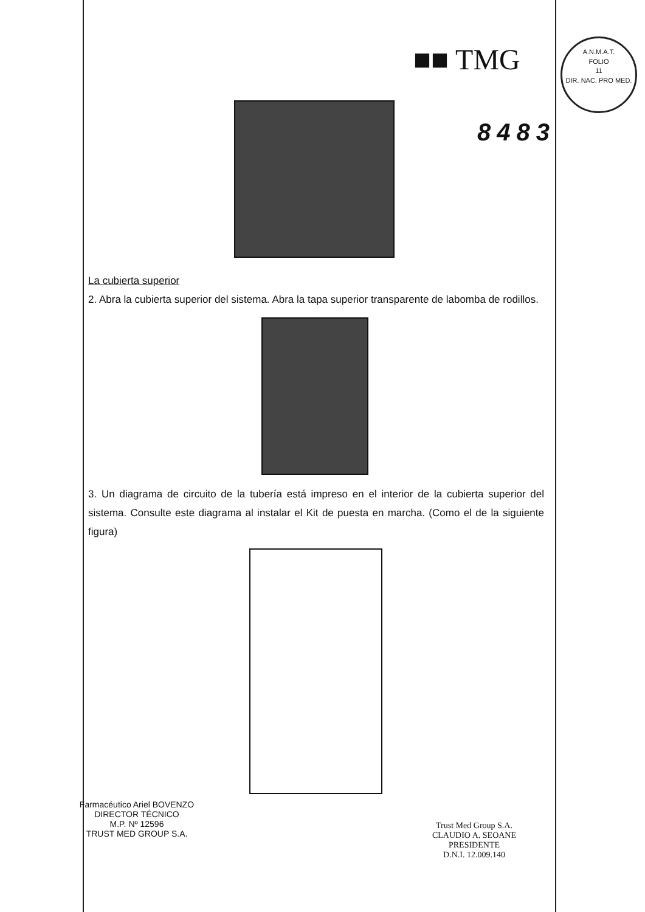■■ TMG
A.N.M.A.T.
FOLIO
11
DIR. NAC. PRO MED.
8483
La cubierta superior
2. Abra la cubierta superior del sistema. Abra la tapa superior transparente de labomba de rodillos.
3. Un diagrama de circuito de la tubería está impreso en el interior de la cubierta superior del sistema. Consulte este diagrama al instalar el Kit de puesta en marcha. (Como el de la siguiente figura)
Farmacéutico Ariel BOVENZO
DIRECTOR TÉCNICO
M.P. Nº 12596
TRUST MED GROUP S.A.
Trust Med Group S.A.
CLAUDIO A. SEOANE
PRESIDENTE
D.N.I. 12.009.140